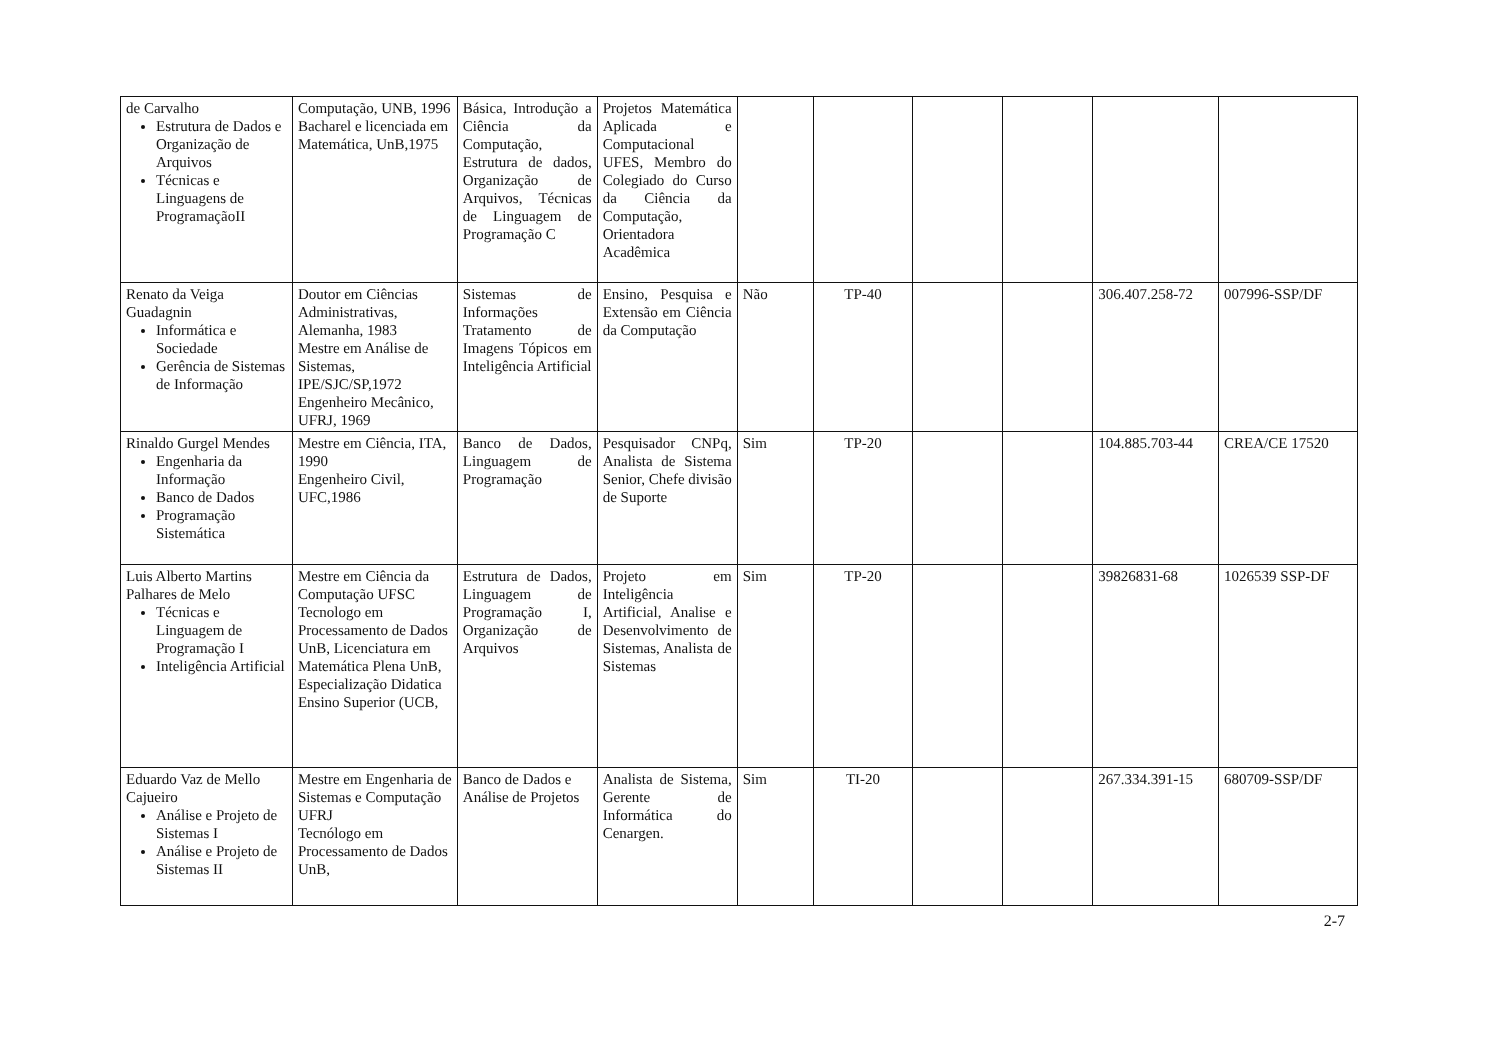| de Carvalho Estrutura de Dados e Organização de Arquivos Técnicas e Linguagens de ProgramaçãoII | Computação, UNB, 1996 Bacharel e licenciada em Matemática, UnB,1975 | Básica, Introdução a Ciência da Computação, Estrutura de dados, Organização de Arquivos, Técnicas de Linguagem de Programação C | Projetos Matemática Aplicada e Computacional UFES, Membro do Colegiado do Curso da Ciência da Computação, Orientadora Acadêmica | | | | | | |
| Renato da Veiga Guadagnin Informática e Sociedade Gerência de Sistemas de Informação | Doutor em Ciências Administrativas, Alemanha, 1983 Mestre em Análise de Sistemas, IPE/SJC/SP,1972 Engenheiro Mecânico, UFRJ, 1969 | Sistemas de Informações Tratamento de Imagens Tópicos em Inteligência Artificial | Ensino, Pesquisa e Extensão em Ciência da Computação | Não | TP-40 | | | 306.407.258-72 | 007996-SSP/DF |
| Rinaldo Gurgel Mendes Engenharia da Informação Banco de Dados Programação Sistemática | Mestre em Ciência, ITA, 1990 Engenheiro Civil, UFC,1986 | Banco de Dados, Linguagem de Programação | Pesquisador CNPq, Analista de Sistema Senior, Chefe divisão de Suporte | Sim | TP-20 | | | 104.885.703-44 | CREA/CE 17520 |
| Luis Alberto Martins Palhares de Melo Técnicas e Linguagem de Programação I Inteligência Artificial | Mestre em Ciência da Computação UFSC Tecnologo em Processamento de Dados UnB, Licenciatura em Matemática Plena UnB, Especialização Didatica Ensino Superior (UCB, | Estrutura de Dados, Linguagem de Programação I, Organização de Arquivos | Projeto em Inteligência Artificial, Analise e Desenvolvimento de Sistemas, Analista de Sistemas | Sim | TP-20 | | | 39826831-68 | 1026539 SSP-DF |
| Eduardo Vaz de Mello Cajueiro Análise e Projeto de Sistemas I Análise e Projeto de Sistemas II | Mestre em Engenharia de Sistemas e Computação UFRJ Tecnólogo em Processamento de Dados UnB, | Banco de Dados e Análise de Projetos | Analista de Sistema, Gerente de Informática do Cenargen. | Sim | TI-20 | | | 267.334.391-15 | 680709-SSP/DF |
2-7